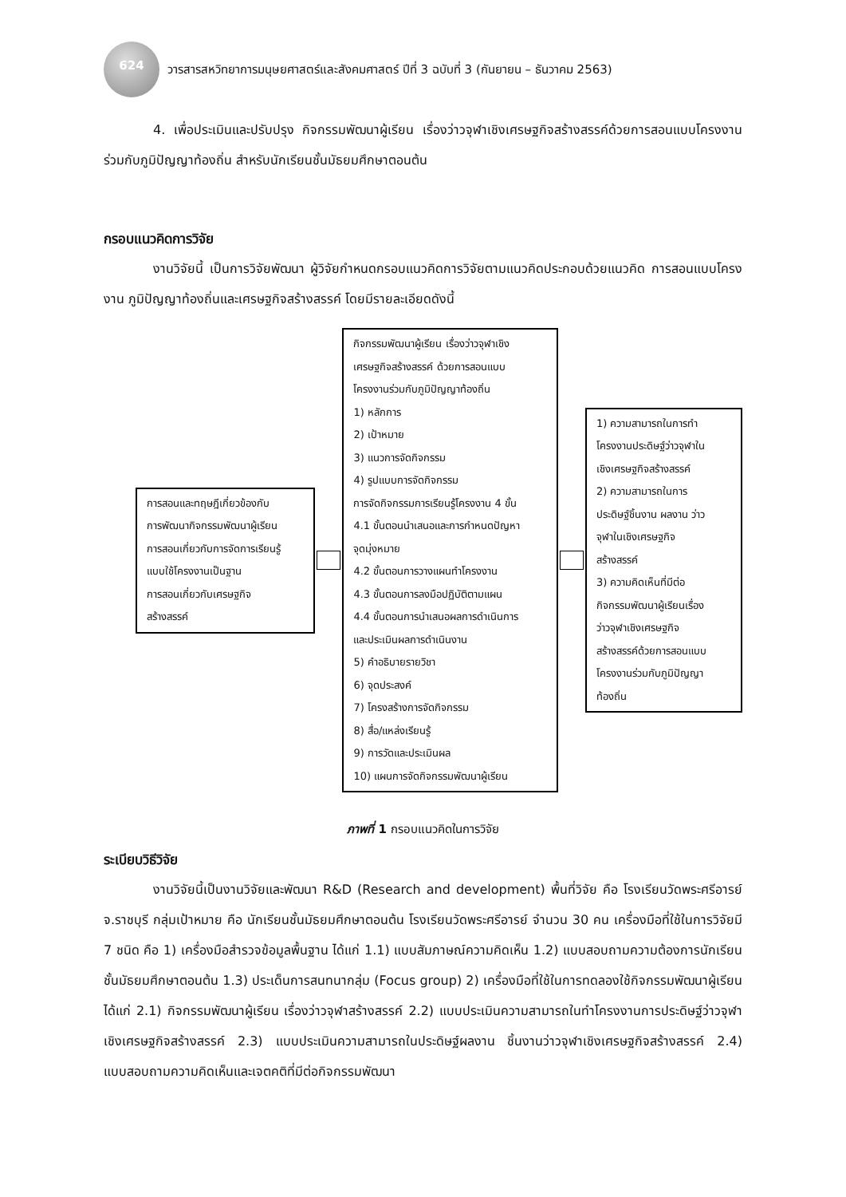624
วารสารสหวิทยาการมนุษยศาสตร์และสังคมศาสตร์ ปีที่ 3 ฉบับที่ 3 (กันยายน – ธันวาคม 2563)
4. เพื่อประเมินและปรับปรุง กิจกรรมพัฒนาผู้เรียน เรื่องว่าวจุฬาเชิงเศรษฐกิจสร้างสรรค์ด้วยการสอนแบบโครงงานร่วมกับภูมิปัญญาท้องถิ่น สำหรับนักเรียนชั้นมัธยมศึกษาตอนต้น
กรอบแนวคิดการวิจัย
งานวิจัยนี้ เป็นการวิจัยพัฒนา ผู้วิจัยกำหนดกรอบแนวคิดการวิจัยตามแนวคิดประกอบด้วยแนวคิด การสอนแบบโครงงาน ภูมิปัญญาท้องถิ่นและเศรษฐกิจสร้างสรรค์ โดยมีรายละเอียดดังนี้
การสอนและทฤษฎีเกี่ยวข้องกับ
การพัฒนากิจกรรมพัฒนาผู้เรียน
การสอนเกี่ยวกับการจัดการเรียนรู้
แบบใช้โครงงานเป็นฐาน
การสอนเกี่ยวกับเศรษฐกิจ
สร้างสรรค์
กิจกรรมพัฒนาผู้เรียน เรื่องว่าวจุฬาเชิง
เศรษฐกิจสร้างสรรค์ ด้วยการสอนแบบ
โครงงานร่วมกับภูมิปัญญาท้องถิ่น
1) หลักการ
2) เป้าหมาย
3) แนวการจัดกิจกรรม
4) รูปแบบการจัดกิจกรรม
การจัดกิจกรรมการเรียนรู้โครงงาน 4 ขั้น
4.1 ขั้นตอนนำเสนอและการกำหนดปัญหา
จุดมุ่งหมาย
4.2 ขั้นตอนการวางแผนทำโครงงาน
4.3 ขั้นตอนการลงมือปฏิบัติตามแผน
4.4 ขั้นตอนการนำเสนอผลการดำเนินการ
และประเมินผลการดำเนินงาน
5) คำอธิบายรายวิชา
6) จุดประสงค์
7) โครงสร้างการจัดกิจกรรม
8) สื่อ/แหล่งเรียนรู้
9) การวัดและประเมินผล
10) แผนการจัดกิจกรรมพัฒนาผู้เรียน
1) ความสามารถในการทำ
โครงงานประดิษฐ์ว่าวจุฬาใน
เชิงเศรษฐกิจสร้างสรรค์
2) ความสามารถในการ
ประดิษฐ์ชิ้นงาน ผลงาน ว่าว
จุฬาในเชิงเศรษฐกิจ
สร้างสรรค์
3) ความคิดเห็นที่มีต่อ
กิจกรรมพัฒนาผู้เรียนเรื่อง
ว่าวจุฬาเชิงเศรษฐกิจ
สร้างสรรค์ด้วยการสอนแบบ
โครงงานร่วมกับภูมิปัญญา
ท้องถิ่น
ภาพที่ 1 กรอบแนวคิดในการวิจัย
ระเบียบวิธีวิจัย
งานวิจัยนี้เป็นงานวิจัยและพัฒนา R&D (Research and development) พื้นที่วิจัย คือ โรงเรียนวัดพระศรีอารย์ จ.ราชบุรี กลุ่มเป้าหมาย คือ นักเรียนชั้นมัธยมศึกษาตอนต้น โรงเรียนวัดพระศรีอารย์ จำนวน 30 คน เครื่องมือที่ใช้ในการวิจัยมี 7 ชนิด คือ 1) เครื่องมือสำรวจข้อมูลพื้นฐาน ได้แก่ 1.1) แบบสัมภาษณ์ความคิดเห็น 1.2) แบบสอบถามความต้องการนักเรียนชั้นมัธยมศึกษาตอนต้น 1.3) ประเด็นการสนทนากลุ่ม (Focus group) 2) เครื่องมือที่ใช้ในการทดลองใช้กิจกรรมพัฒนาผู้เรียน ได้แก่ 2.1) กิจกรรมพัฒนาผู้เรียน เรื่องว่าวจุฬาสร้างสรรค์ 2.2) แบบประเมินความสามารถในทำโครงงานการประดิษฐ์ว่าวจุฬาเชิงเศรษฐกิจสร้างสรรค์ 2.3) แบบประเมินความสามารถในประดิษฐ์ผลงาน ชิ้นงานว่าวจุฬาเชิงเศรษฐกิจสร้างสรรค์ 2.4) แบบสอบถามความคิดเห็นและเจตคติที่มีต่อกิจกรรมพัฒนา